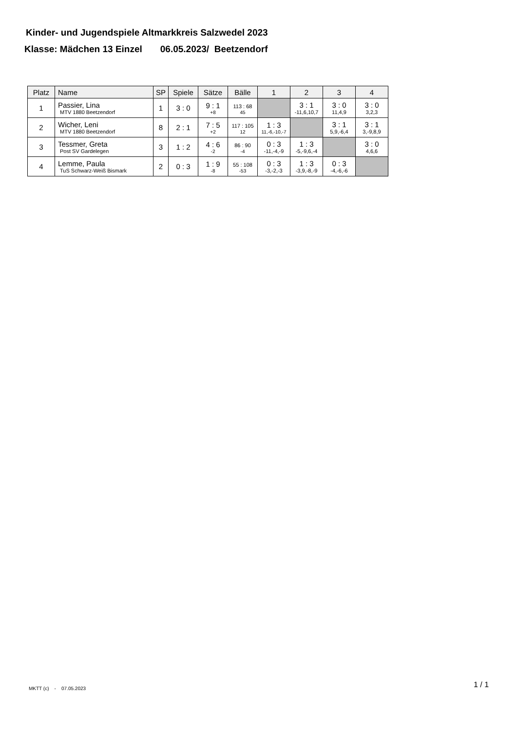Kinder- und Jugendspiele Altmarkkreis Salzwedel 2023
Klasse: Mädchen 13 Einzel 06.05.2023/ Beetzendorf
| Platz | Name | SP | Spiele | Sätze | Bälle | 1 | 2 | 3 | 4 |
| --- | --- | --- | --- | --- | --- | --- | --- | --- | --- |
| 1 | Passier, Lina MTV 1880 Beetzendorf | 1 | 3 : 0 | 9 : 1 +8 | 113 : 68 45 | | 3 : 1 -11,6,10,7 | 3 : 0 11,4,9 | 3 : 0 3,2,3 |
| 2 | Wicher, Leni MTV 1880 Beetzendorf | 8 | 2 : 1 | 7 : 5 +2 | 117 : 105 12 | 1 : 3 11,-6,-10,-7 | | 3 : 1 5,9,-6,4 | 3 : 1 3,-9,8,9 |
| 3 | Tessmer, Greta Post SV Gardelegen | 3 | 1 : 2 | 4 : 6 -2 | 86 : 90 -4 | 0 : 3 -11,-4,-9 | 1 : 3 -5,-9,6,-4 | | 3 : 0 4,6,6 |
| 4 | Lemme, Paula TuS Schwarz-Weiß Bismark | 2 | 0 : 3 | 1 : 9 -8 | 55 : 108 -53 | 0 : 3 -3,-2,-3 | 1 : 3 -3,9,-8,-9 | 0 : 3 -4,-6,-6 | |
MKTT (c) - 07.05.2023
1 / 1